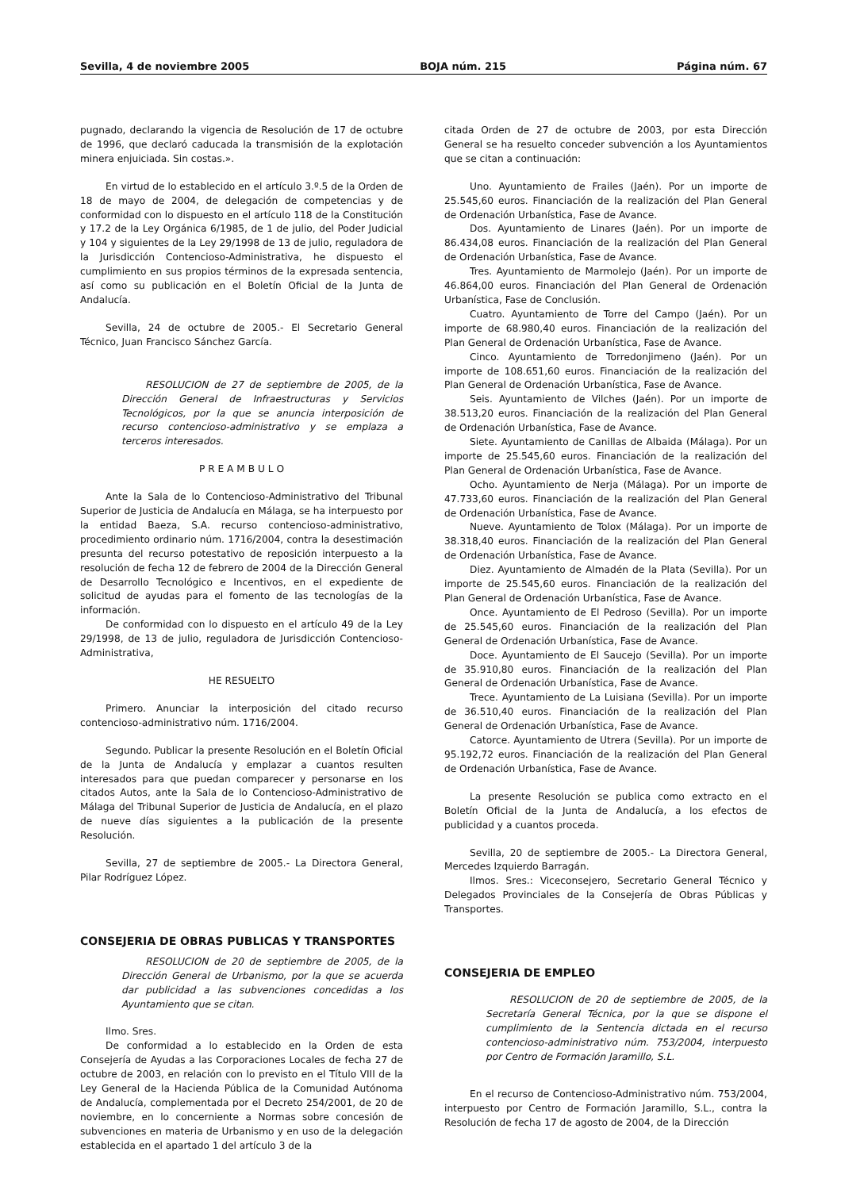Sevilla, 4 de noviembre 2005 BOJA núm. 215 Página núm. 67
pugnado, declarando la vigencia de Resolución de 17 de octubre de 1996, que declaró caducada la transmisión de la explotación minera enjuiciada. Sin costas.».
En virtud de lo establecido en el artículo 3.º.5 de la Orden de 18 de mayo de 2004, de delegación de competencias y de conformidad con lo dispuesto en el artículo 118 de la Constitución y 17.2 de la Ley Orgánica 6/1985, de 1 de julio, del Poder Judicial y 104 y siguientes de la Ley 29/1998 de 13 de julio, reguladora de la Jurisdicción Contencioso-Administrativa, he dispuesto el cumplimiento en sus propios términos de la expresada sentencia, así como su publicación en el Boletín Oficial de la Junta de Andalucía.
Sevilla, 24 de octubre de 2005.- El Secretario General Técnico, Juan Francisco Sánchez García.
RESOLUCION de 27 de septiembre de 2005, de la Dirección General de Infraestructuras y Servicios Tecnológicos, por la que se anuncia interposición de recurso contencioso-administrativo y se emplaza a terceros interesados.
P R E A M B U L O
Ante la Sala de lo Contencioso-Administrativo del Tribunal Superior de Justicia de Andalucía en Málaga, se ha interpuesto por la entidad Baeza, S.A. recurso contencioso-administrativo, procedimiento ordinario núm. 1716/2004, contra la desestimación presunta del recurso potestativo de reposición interpuesto a la resolución de fecha 12 de febrero de 2004 de la Dirección General de Desarrollo Tecnológico e Incentivos, en el expediente de solicitud de ayudas para el fomento de las tecnologías de la información.
De conformidad con lo dispuesto en el artículo 49 de la Ley 29/1998, de 13 de julio, reguladora de Jurisdicción Contencioso-Administrativa,
HE RESUELTO
Primero. Anunciar la interposición del citado recurso contencioso-administrativo núm. 1716/2004.
Segundo. Publicar la presente Resolución en el Boletín Oficial de la Junta de Andalucía y emplazar a cuantos resulten interesados para que puedan comparecer y personarse en los citados Autos, ante la Sala de lo Contencioso-Administrativo de Málaga del Tribunal Superior de Justicia de Andalucía, en el plazo de nueve días siguientes a la publicación de la presente Resolución.
Sevilla, 27 de septiembre de 2005.- La Directora General, Pilar Rodríguez López.
CONSEJERIA DE OBRAS PUBLICAS Y TRANSPORTES
RESOLUCION de 20 de septiembre de 2005, de la Dirección General de Urbanismo, por la que se acuerda dar publicidad a las subvenciones concedidas a los Ayuntamiento que se citan.
Ilmo. Sres.
De conformidad a lo establecido en la Orden de esta Consejería de Ayudas a las Corporaciones Locales de fecha 27 de octubre de 2003, en relación con lo previsto en el Título VIII de la Ley General de la Hacienda Pública de la Comunidad Autónoma de Andalucía, complementada por el Decreto 254/2001, de 20 de noviembre, en lo concerniente a Normas sobre concesión de subvenciones en materia de Urbanismo y en uso de la delegación establecida en el apartado 1 del artículo 3 de la
citada Orden de 27 de octubre de 2003, por esta Dirección General se ha resuelto conceder subvención a los Ayuntamientos que se citan a continuación:
Uno. Ayuntamiento de Frailes (Jaén). Por un importe de 25.545,60 euros. Financiación de la realización del Plan General de Ordenación Urbanística, Fase de Avance.
Dos. Ayuntamiento de Linares (Jaén). Por un importe de 86.434,08 euros. Financiación de la realización del Plan General de Ordenación Urbanística, Fase de Avance.
Tres. Ayuntamiento de Marmolejo (Jaén). Por un importe de 46.864,00 euros. Financiación del Plan General de Ordenación Urbanística, Fase de Conclusión.
Cuatro. Ayuntamiento de Torre del Campo (Jaén). Por un importe de 68.980,40 euros. Financiación de la realización del Plan General de Ordenación Urbanística, Fase de Avance.
Cinco. Ayuntamiento de Torredonjimeno (Jaén). Por un importe de 108.651,60 euros. Financiación de la realización del Plan General de Ordenación Urbanística, Fase de Avance.
Seis. Ayuntamiento de Vilches (Jaén). Por un importe de 38.513,20 euros. Financiación de la realización del Plan General de Ordenación Urbanística, Fase de Avance.
Siete. Ayuntamiento de Canillas de Albaida (Málaga). Por un importe de 25.545,60 euros. Financiación de la realización del Plan General de Ordenación Urbanística, Fase de Avance.
Ocho. Ayuntamiento de Nerja (Málaga). Por un importe de 47.733,60 euros. Financiación de la realización del Plan General de Ordenación Urbanística, Fase de Avance.
Nueve. Ayuntamiento de Tolox (Málaga). Por un importe de 38.318,40 euros. Financiación de la realización del Plan General de Ordenación Urbanística, Fase de Avance.
Diez. Ayuntamiento de Almadén de la Plata (Sevilla). Por un importe de 25.545,60 euros. Financiación de la realización del Plan General de Ordenación Urbanística, Fase de Avance.
Once. Ayuntamiento de El Pedroso (Sevilla). Por un importe de 25.545,60 euros. Financiación de la realización del Plan General de Ordenación Urbanística, Fase de Avance.
Doce. Ayuntamiento de El Saucejo (Sevilla). Por un importe de 35.910,80 euros. Financiación de la realización del Plan General de Ordenación Urbanística, Fase de Avance.
Trece. Ayuntamiento de La Luisiana (Sevilla). Por un importe de 36.510,40 euros. Financiación de la realización del Plan General de Ordenación Urbanística, Fase de Avance.
Catorce. Ayuntamiento de Utrera (Sevilla). Por un importe de 95.192,72 euros. Financiación de la realización del Plan General de Ordenación Urbanística, Fase de Avance.
La presente Resolución se publica como extracto en el Boletín Oficial de la Junta de Andalucía, a los efectos de publicidad y a cuantos proceda.
Sevilla, 20 de septiembre de 2005.- La Directora General, Mercedes Izquierdo Barragán.
Ilmos. Sres.: Viceconsejero, Secretario General Técnico y Delegados Provinciales de la Consejería de Obras Públicas y Transportes.
CONSEJERIA DE EMPLEO
RESOLUCION de 20 de septiembre de 2005, de la Secretaría General Técnica, por la que se dispone el cumplimiento de la Sentencia dictada en el recurso contencioso-administrativo núm. 753/2004, interpuesto por Centro de Formación Jaramillo, S.L.
En el recurso de Contencioso-Administrativo núm. 753/2004, interpuesto por Centro de Formación Jaramillo, S.L., contra la Resolución de fecha 17 de agosto de 2004, de la Dirección